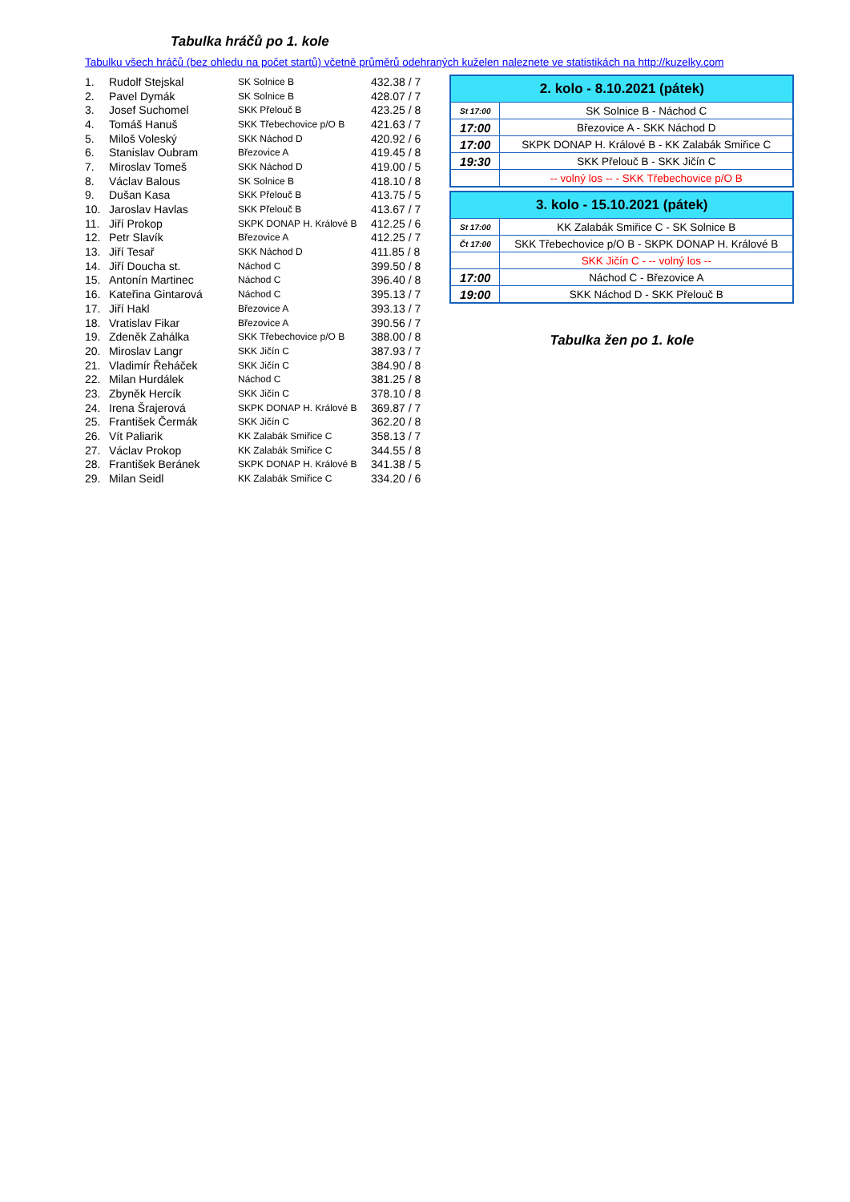Tabulka hráčů po 1. kole
Tabulku všech hráčů (bez ohledu na počet startů) včetně průměrů odehraných kuželen naleznete ve statistikách na http://kuzelky.com
| 1. | Rudolf Stejskal | SK Solnice B | 432.38 / 7 |
| 2. | Pavel Dymák | SK Solnice B | 428.07 / 7 |
| 3. | Josef Suchomel | SKK Přelouč B | 423.25 / 8 |
| 4. | Tomáš Hanuš | SKK Třebechovice p/O B | 421.63 / 7 |
| 5. | Miloš Voleský | SKK Náchod D | 420.92 / 6 |
| 6. | Stanislav Oubram | Březovice A | 419.45 / 8 |
| 7. | Miroslav Tomeš | SKK Náchod D | 419.00 / 5 |
| 8. | Václav Balous | SK Solnice B | 418.10 / 8 |
| 9. | Dušan Kasa | SKK Přelouč B | 413.75 / 5 |
| 10. | Jaroslav Havlas | SKK Přelouč B | 413.67 / 7 |
| 11. | Jiří Prokop | SKPK DONAP H. Králové B | 412.25 / 6 |
| 12. | Petr Slavík | Březovice A | 412.25 / 7 |
| 13. | Jiří Tesař | SKK Náchod D | 411.85 / 8 |
| 14. | Jiří Doucha st. | Náchod C | 399.50 / 8 |
| 15. | Antonín Martinec | Náchod C | 396.40 / 8 |
| 16. | Kateřina Gintarová | Náchod C | 395.13 / 7 |
| 17. | Jiří Hakl | Březovice A | 393.13 / 7 |
| 18. | Vratislav Fikar | Březovice A | 390.56 / 7 |
| 19. | Zdeněk Zahálka | SKK Třebechovice p/O B | 388.00 / 8 |
| 20. | Miroslav Langr | SKK Jičín C | 387.93 / 7 |
| 21. | Vladimír Řeháček | SKK Jičín C | 384.90 / 8 |
| 22. | Milan Hurdálek | Náchod C | 381.25 / 8 |
| 23. | Zbyněk Hercík | SKK Jičín C | 378.10 / 8 |
| 24. | Irena Šrajerová | SKPK DONAP H. Králové B | 369.87 / 7 |
| 25. | František Čermák | SKK Jičín C | 362.20 / 8 |
| 26. | Vít Paliarik | KK Zalabák Smiřice C | 358.13 / 7 |
| 27. | Václav Prokop | KK Zalabák Smiřice C | 344.55 / 8 |
| 28. | František Beránek | SKPK DONAP H. Králové B | 341.38 / 5 |
| 29. | Milan Seidl | KK Zalabák Smiřice C | 334.20 / 6 |
| 2. kolo - 8.10.2021 (pátek) | |
| --- | --- |
| St 17:00 | SK Solnice B - Náchod C |
| 17:00 | Březovice A - SKK Náchod D |
| 17:00 | SKPK DONAP H. Králové B - KK Zalabák Smiřice C |
| 19:30 | SKK Přelouč B - SKK Jičín C |
| | -- volný los -- - SKK Třebechovice p/O B |
| 3. kolo - 15.10.2021 (pátek) | |
| --- | --- |
| St 17:00 | KK Zalabák Smiřice C - SK Solnice B |
| Čt 17:00 | SKK Třebechovice p/O B - SKPK DONAP H. Králové B |
| | SKK Jičín C - -- volný los -- |
| 17:00 | Náchod C - Březovice A |
| 19:00 | SKK Náchod D - SKK Přelouč B |
Tabulka žen po 1. kole